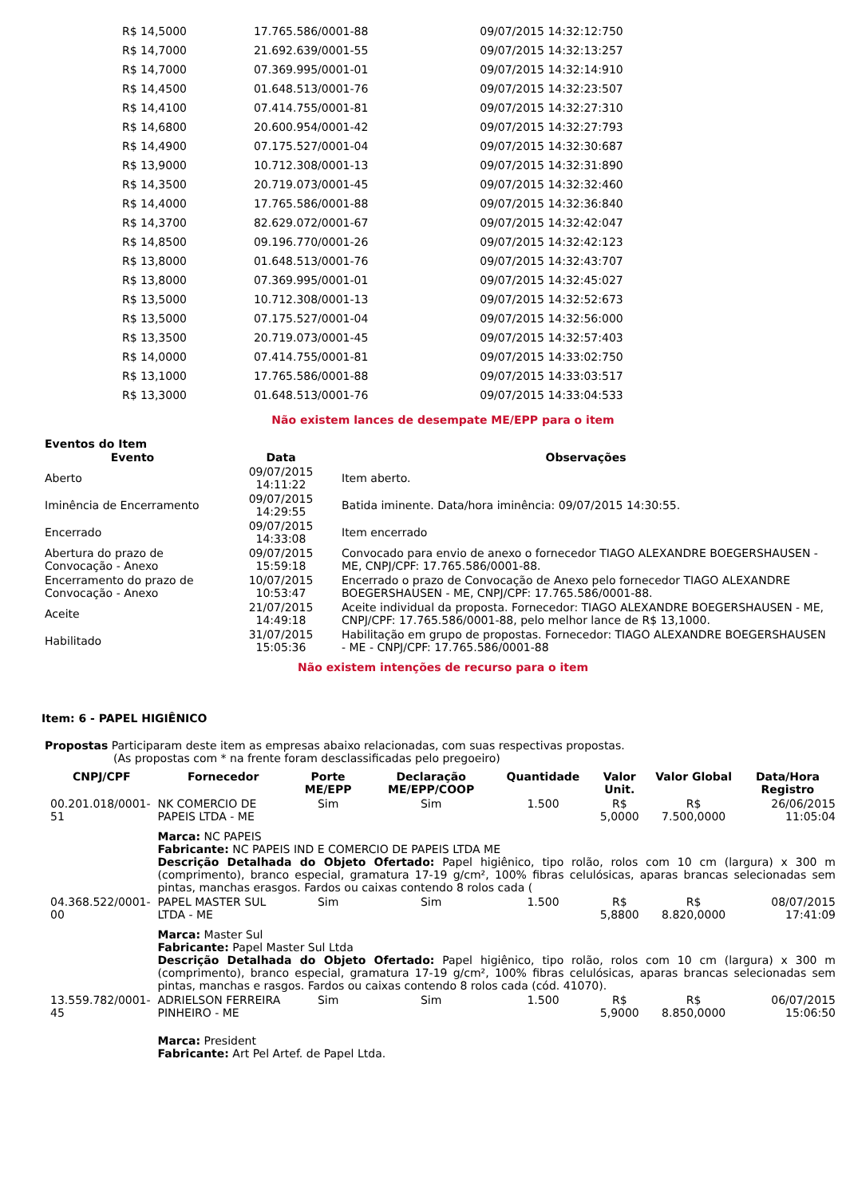| R$ 14,5000 | 17.765.586/0001-88 | 09/07/2015 14:32:12:750 |
| R$ 14,7000 | 21.692.639/0001-55 | 09/07/2015 14:32:13:257 |
| R$ 14,7000 | 07.369.995/0001-01 | 09/07/2015 14:32:14:910 |
| R$ 14,4500 | 01.648.513/0001-76 | 09/07/2015 14:32:23:507 |
| R$ 14,4100 | 07.414.755/0001-81 | 09/07/2015 14:32:27:310 |
| R$ 14,6800 | 20.600.954/0001-42 | 09/07/2015 14:32:27:793 |
| R$ 14,4900 | 07.175.527/0001-04 | 09/07/2015 14:32:30:687 |
| R$ 13,9000 | 10.712.308/0001-13 | 09/07/2015 14:32:31:890 |
| R$ 14,3500 | 20.719.073/0001-45 | 09/07/2015 14:32:32:460 |
| R$ 14,4000 | 17.765.586/0001-88 | 09/07/2015 14:32:36:840 |
| R$ 14,3700 | 82.629.072/0001-67 | 09/07/2015 14:32:42:047 |
| R$ 14,8500 | 09.196.770/0001-26 | 09/07/2015 14:32:42:123 |
| R$ 13,8000 | 01.648.513/0001-76 | 09/07/2015 14:32:43:707 |
| R$ 13,8000 | 07.369.995/0001-01 | 09/07/2015 14:32:45:027 |
| R$ 13,5000 | 10.712.308/0001-13 | 09/07/2015 14:32:52:673 |
| R$ 13,5000 | 07.175.527/0001-04 | 09/07/2015 14:32:56:000 |
| R$ 13,3500 | 20.719.073/0001-45 | 09/07/2015 14:32:57:403 |
| R$ 14,0000 | 07.414.755/0001-81 | 09/07/2015 14:33:02:750 |
| R$ 13,1000 | 17.765.586/0001-88 | 09/07/2015 14:33:03:517 |
| R$ 13,3000 | 01.648.513/0001-76 | 09/07/2015 14:33:04:533 |
Não existem lances de desempate ME/EPP para o item
Eventos do Item
| Evento | Data | Observações |
| --- | --- | --- |
| Aberto | 09/07/2015 14:11:22 | Item aberto. |
| Iminência de Encerramento | 09/07/2015 14:29:55 | Batida iminente. Data/hora iminência: 09/07/2015 14:30:55. |
| Encerrado | 09/07/2015 14:33:08 | Item encerrado |
| Abertura do prazo de Convocação - Anexo | 09/07/2015 15:59:18 | Convocado para envio de anexo o fornecedor TIAGO ALEXANDRE BOEGERSHAUSEN - ME, CNPJ/CPF: 17.765.586/0001-88. |
| Encerramento do prazo de Convocação - Anexo | 10/07/2015 10:53:47 | Encerrado o prazo de Convocação de Anexo pelo fornecedor TIAGO ALEXANDRE BOEGERSHAUSEN - ME, CNPJ/CPF: 17.765.586/0001-88. |
| Aceite | 21/07/2015 14:49:18 | Aceite individual da proposta. Fornecedor: TIAGO ALEXANDRE BOEGERSHAUSEN - ME, CNPJ/CPF: 17.765.586/0001-88, pelo melhor lance de R$ 13,1000. |
| Habilitado | 31/07/2015 15:05:36 | Habilitação em grupo de propostas. Fornecedor: TIAGO ALEXANDRE BOEGERSHAUSEN - ME - CNPJ/CPF: 17.765.586/0001-88 |
Não existem intenções de recurso para o item
Item: 6 - PAPEL HIGIÊNICO
Propostas Participaram deste item as empresas abaixo relacionadas, com suas respectivas propostas.
(As propostas com * na frente foram desclassificadas pelo pregoeiro)
| CNPJ/CPF | Fornecedor | Porte ME/EPP | Declaração ME/EPP/COOP | Quantidade | Valor Unit. | Valor Global | Data/Hora Registro |
| --- | --- | --- | --- | --- | --- | --- | --- |
| 00.201.018/0001-51 | NK COMERCIO DE PAPEIS LTDA - ME | Sim | Sim | 1.500 | R$ 5,0000 | R$ 7.500,0000 | 26/06/2015 11:05:04 |
| | Marca: NC PAPEIS Fabricante: NC PAPEIS IND E COMERCIO DE PAPEIS LTDA ME Descrição Detalhada do Objeto Ofertado: Papel higiênico, tipo rolão, rolos com 10 cm (largura) x 300 m (comprimento), branco especial, gramatura 17-19 g/cm², 100% fibras celulósicas, aparas brancas selecionadas sem pintas, manchas erasgos. Fardos ou caixas contendo 8 rolos cada ( | | | | | | |
| 04.368.522/0001-00 | PAPEL MASTER SUL LTDA - ME | Sim | Sim | 1.500 | R$ 5,8800 | R$ 8.820,0000 | 08/07/2015 17:41:09 |
| | Marca: Master Sul Fabricante: Papel Master Sul Ltda Descrição Detalhada do Objeto Ofertado: Papel higiênico, tipo rolão, rolos com 10 cm (largura) x 300 m (comprimento), branco especial, gramatura 17-19 g/cm², 100% fibras celulósicas, aparas brancas selecionadas sem pintas, manchas e rasgos. Fardos ou caixas contendo 8 rolos cada (cód. 41070). | | | | | | |
| 13.559.782/0001-45 | ADRIELSON FERREIRA PINHEIRO - ME | Sim | Sim | 1.500 | R$ 5,9000 | R$ 8.850,0000 | 06/07/2015 15:06:50 |
| | Marca: President Fabricante: Art Pel Artef. de Papel Ltda. | | | | | | |